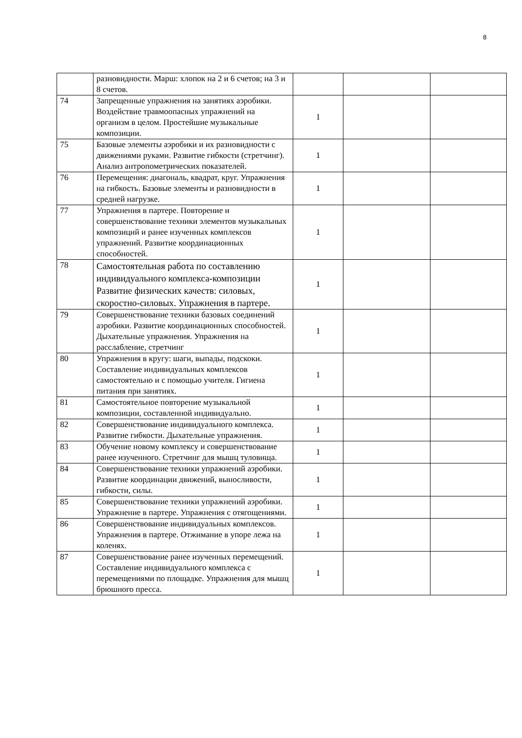8
| | разновидности. Марш: хлопок на 2 и 6 счетов; на 3 и 8 счетов. | | | |
| 74 | Запрещенные упражнения на занятиях аэробики. Воздействие травмоопасных упражнений на организм в целом. Простейшие музыкальные композиции. | 1 | | |
| 75 | Базовые элементы аэробики и их разновидности с движениями руками. Развитие гибкости (стретчинг). Анализ антропометрических показателей. | 1 | | |
| 76 | Перемещения: диагональ, квадрат, круг. Упражнения на гибкость. Базовые элементы и разновидности в средней нагрузке. | 1 | | |
| 77 | Упражнения в партере. Повторение и совершенствование техники элементов музыкальных композиций и ранее изученных комплексов упражнений. Развитие координационных способностей. | 1 | | |
| 78 | Самостоятельная работа по составлению индивидуального комплекса-композиции Развитие физических качеств: силовых, скоростно-силовых. Упражнения в партере. | 1 | | |
| 79 | Совершенствование техники базовых соединений аэробики. Развитие координационных способностей. Дыхательные упражнения. Упражнения на расслабление, стретчинг | 1 | | |
| 80 | Упражнения в кругу: шаги, выпады, подскоки. Составление индивидуальных комплексов самостоятельно и с помощью учителя. Гигиена питания при занятиях. | 1 | | |
| 81 | Самостоятельное повторение музыкальной композиции, составленной индивидуально. | 1 | | |
| 82 | Совершенствование индивидуального комплекса. Развитие гибкости. Дыхательные упражнения. | 1 | | |
| 83 | Обучение новому комплексу и совершенствование ранее изученного. Стретчинг для мышц туловища. | 1 | | |
| 84 | Совершенствование техники упражнений аэробики. Развитие координации движений, выносливости, гибкости, силы. | 1 | | |
| 85 | Совершенствование техники упражнений аэробики. Упражнение в партере. Упражнения с отягощениями. | 1 | | |
| 86 | Совершенствование индивидуальных комплексов. Упражнения в партере. Отжимание в упоре лежа на коленях. | 1 | | |
| 87 | Совершенствование ранее изученных перемещений. Составление индивидуального комплекса с перемещениями по площадке. Упражнения для мышц брюшного пресса. | 1 | | |